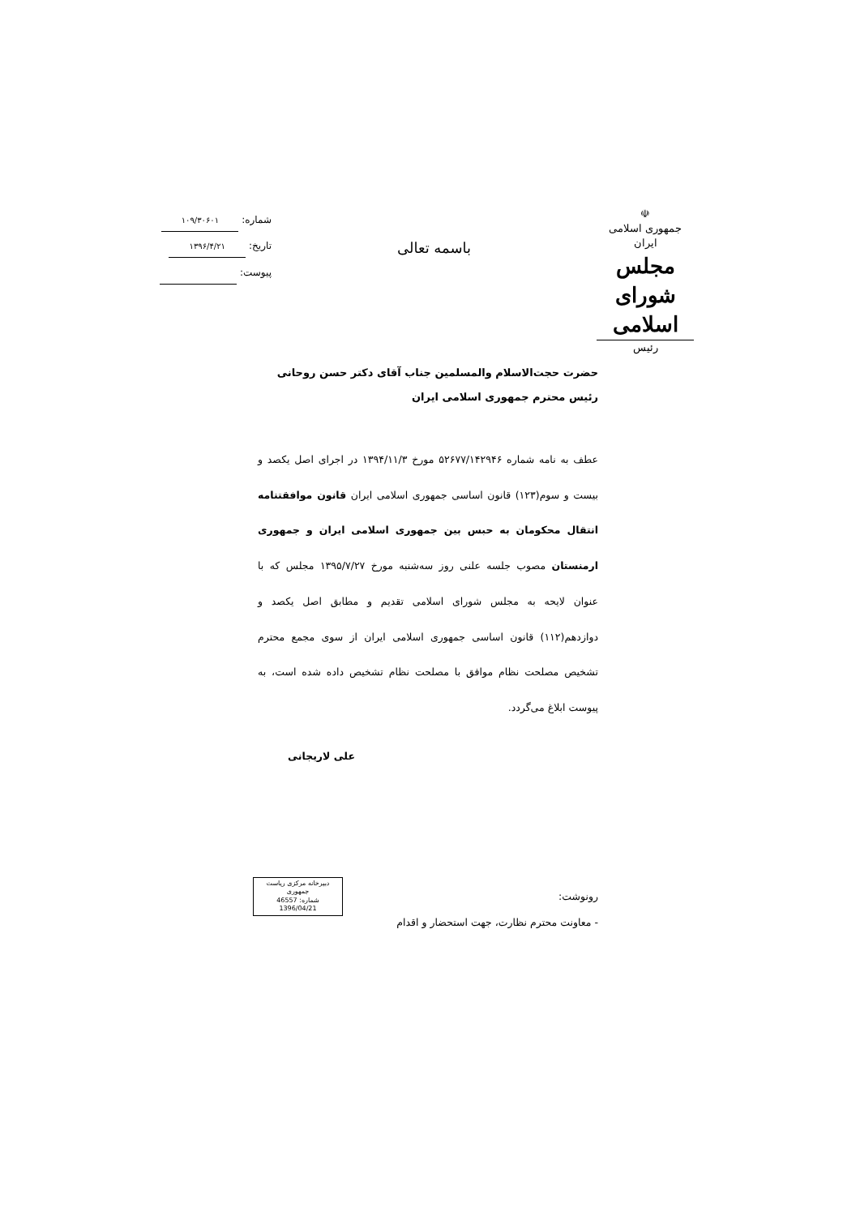☫
جمهوری اسلامی ایران
مجلس شورای اسلامی
رئیس
باسمه تعالی
شماره: ۱۰۹/۳۰۶۰۱
تاریخ: ۱۳۹۶/۴/۲۱
پیوست:
حضرت حجت‌الاسلام والمسلمین جناب آقای دکتر حسن روحانی
رئیس محترم جمهوری اسلامی ایران
عطف به نامه شماره ۵۲۶۷۷/۱۴۲۹۴۶ مورخ ۱۳۹۴/۱۱/۳ در اجرای اصل یکصد و بیست و سوم(۱۲۳) قانون اساسی جمهوری اسلامی ایران قانون موافقتنامه انتقال محکومان به حبس بین جمهوری اسلامی ایران و جمهوری ارمنستان مصوب جلسه علنی روز سه‌شنبه مورخ ۱۳۹۵/۷/۲۷ مجلس که با عنوان لایحه به مجلس شورای اسلامی تقدیم و مطابق اصل یکصد و دوازدهم(۱۱۲) قانون اساسی جمهوری اسلامی ایران از سوی مجمع محترم تشخیص مصلحت نظام موافق با مصلحت نظام تشخیص داده شده است، به پیوست ابلاغ می‌گردد.
علی لاریجانی
رونوشت:
- معاونت محترم نظارت، جهت استحضار و اقدام
دبیرخانه مرکزی ریاست جمهوری
شماره: 46557
1396/04/21